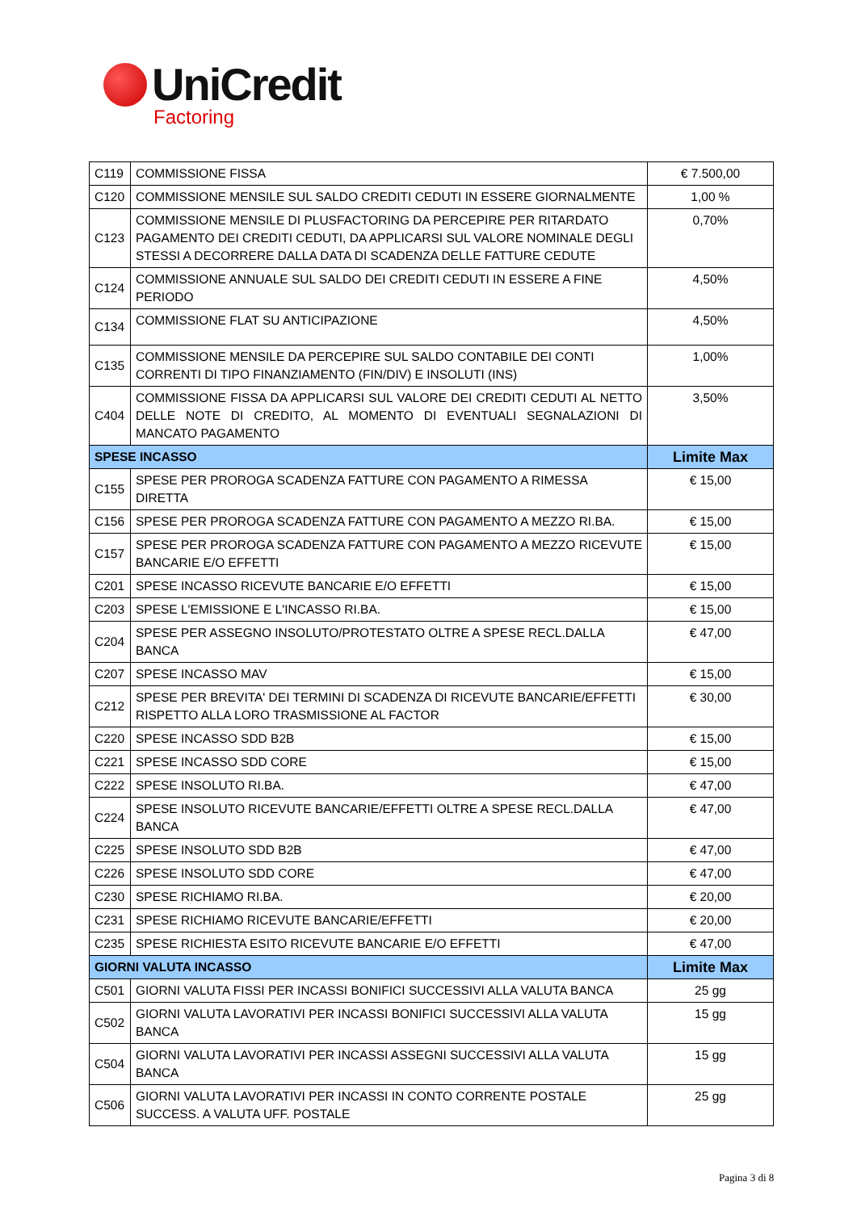UniCredit
Factoring
| C119 | COMMISSIONE FISSA | € 7.500,00 |
| C120 | COMMISSIONE MENSILE SUL SALDO CREDITI CEDUTI IN ESSERE GIORNALMENTE | 1,00 % |
| C123 | COMMISSIONE MENSILE DI PLUSFACTORING DA PERCEPIRE PER RITARDATO PAGAMENTO DEI CREDITI CEDUTI, DA APPLICARSI SUL VALORE NOMINALE DEGLI STESSI A DECORRERE DALLA DATA DI SCADENZA DELLE FATTURE CEDUTE | 0,70% |
| C124 | COMMISSIONE ANNUALE SUL SALDO DEI CREDITI CEDUTI IN ESSERE A FINE PERIODO | 4,50% |
| C134 | COMMISSIONE FLAT SU ANTICIPAZIONE | 4,50% |
| C135 | COMMISSIONE MENSILE DA PERCEPIRE SUL SALDO CONTABILE DEI CONTI CORRENTI DI TIPO FINANZIAMENTO (FIN/DIV) E INSOLUTI (INS) | 1,00% |
| C404 | COMMISSIONE FISSA DA APPLICARSI SUL VALORE DEI CREDITI CEDUTI AL NETTO DELLE NOTE DI CREDITO, AL MOMENTO DI EVENTUALI SEGNALAZIONI DI MANCATO PAGAMENTO | 3,50% |
| SPESE INCASSO | | Limite Max |
| C155 | SPESE PER PROROGA SCADENZA FATTURE CON PAGAMENTO A RIMESSA DIRETTA | € 15,00 |
| C156 | SPESE PER PROROGA SCADENZA FATTURE CON PAGAMENTO A MEZZO RI.BA. | € 15,00 |
| C157 | SPESE PER PROROGA SCADENZA FATTURE CON PAGAMENTO A MEZZO RICEVUTE BANCARIE E/O EFFETTI | € 15,00 |
| C201 | SPESE INCASSO RICEVUTE BANCARIE E/O EFFETTI | € 15,00 |
| C203 | SPESE L'EMISSIONE E L'INCASSO RI.BA. | € 15,00 |
| C204 | SPESE PER ASSEGNO INSOLUTO/PROTESTATO OLTRE A SPESE RECL.DALLA BANCA | € 47,00 |
| C207 | SPESE INCASSO MAV | € 15,00 |
| C212 | SPESE PER BREVITA' DEI TERMINI DI SCADENZA DI RICEVUTE BANCARIE/EFFETTI RISPETTO ALLA LORO TRASMISSIONE AL FACTOR | € 30,00 |
| C220 | SPESE INCASSO SDD B2B | € 15,00 |
| C221 | SPESE INCASSO SDD CORE | € 15,00 |
| C222 | SPESE INSOLUTO RI.BA. | € 47,00 |
| C224 | SPESE INSOLUTO RICEVUTE BANCARIE/EFFETTI OLTRE A SPESE RECL.DALLA BANCA | € 47,00 |
| C225 | SPESE INSOLUTO SDD B2B | € 47,00 |
| C226 | SPESE INSOLUTO SDD CORE | € 47,00 |
| C230 | SPESE RICHIAMO RI.BA. | € 20,00 |
| C231 | SPESE RICHIAMO RICEVUTE BANCARIE/EFFETTI | € 20,00 |
| C235 | SPESE RICHIESTA ESITO RICEVUTE BANCARIE E/O EFFETTI | € 47,00 |
| GIORNI VALUTA INCASSO | | Limite Max |
| C501 | GIORNI VALUTA FISSI PER INCASSI BONIFICI SUCCESSIVI ALLA VALUTA BANCA | 25 gg |
| C502 | GIORNI VALUTA LAVORATIVI PER INCASSI BONIFICI SUCCESSIVI ALLA VALUTA BANCA | 15 gg |
| C504 | GIORNI VALUTA LAVORATIVI PER INCASSI ASSEGNI SUCCESSIVI ALLA VALUTA BANCA | 15 gg |
| C506 | GIORNI VALUTA LAVORATIVI PER INCASSI IN CONTO CORRENTE POSTALE SUCCESS. A VALUTA UFF. POSTALE | 25 gg |
Pagina 3 di 8